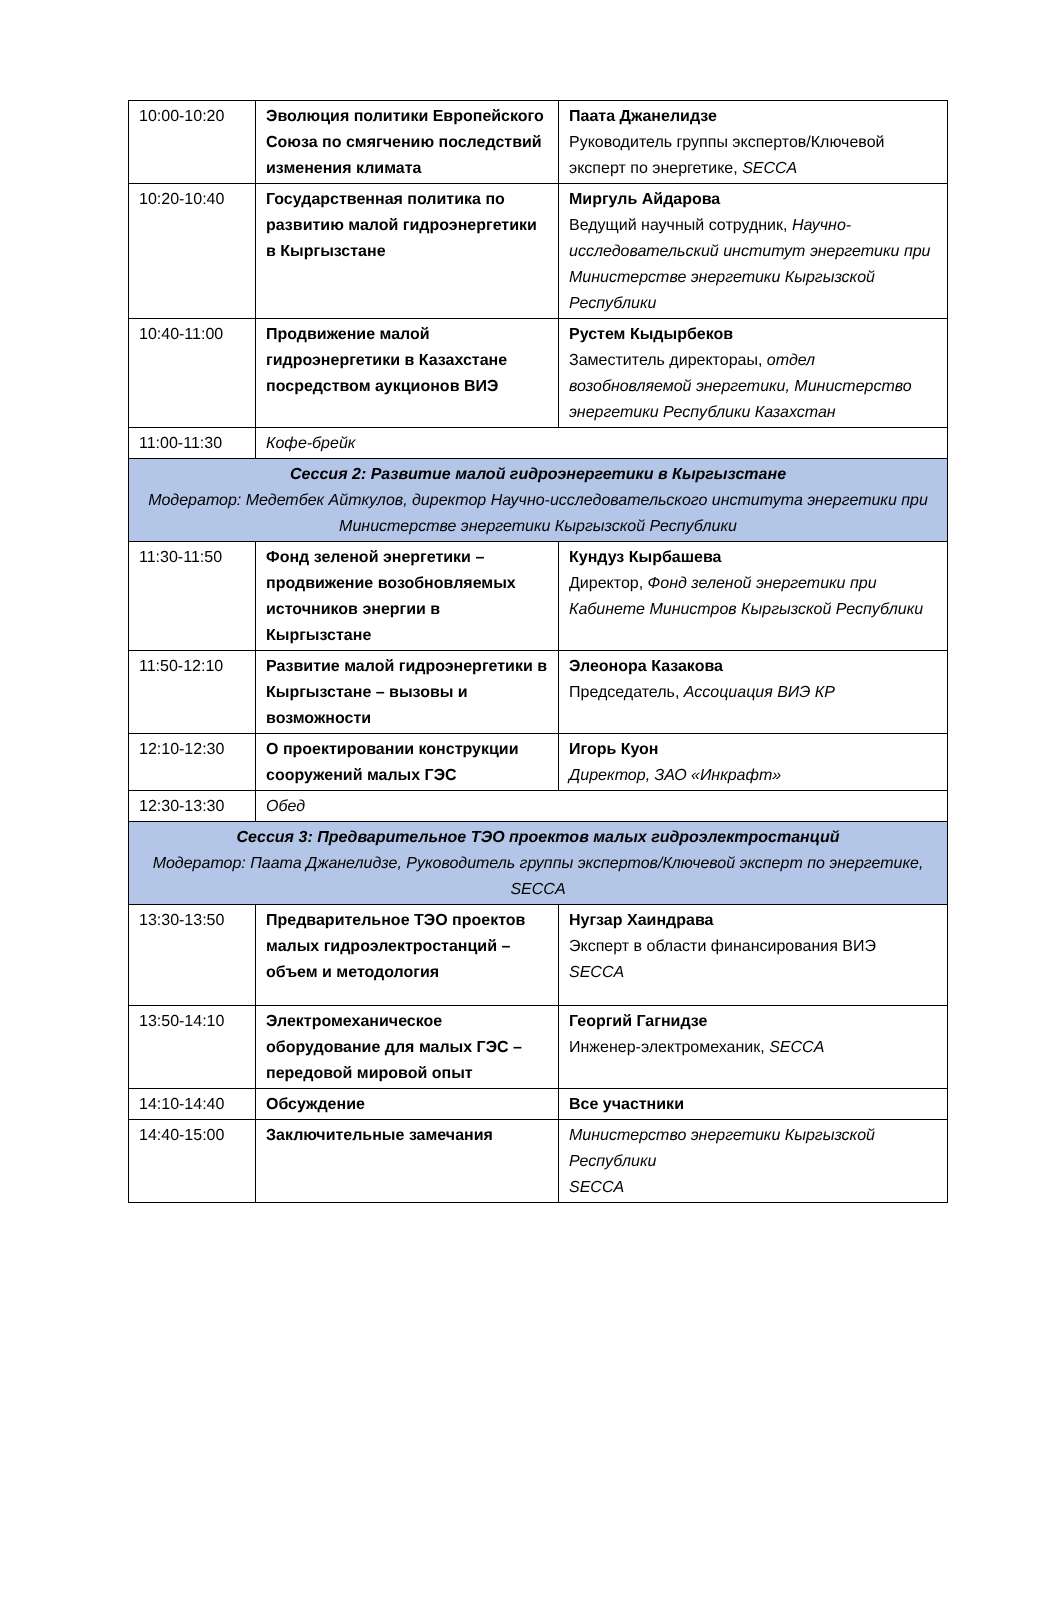| 10:00-10:20 | Эволюция политики Европейского Союза по смягчению последствий изменения климата | Паата Джанелидзе Руководитель группы экспертов/Ключевой эксперт по энергетике, SECCA |
| 10:20-10:40 | Государственная политика по развитию малой гидроэнергетики в Кыргызстане | Миргуль Айдарова Ведущий научный сотрудник, Научно-исследовательский институт энергетики при Министерстве энергетики Кыргызской Республики |
| 10:40-11:00 | Продвижение малой гидроэнергетики в Казахстане посредством аукционов ВИЭ | Рустем Кыдырбеков Заместитель директорaы, отдел возобновляемой энергетики, Министерство энергетики Республики Казахстан |
| 11:00-11:30 | Кофе-брейк | |
| Сессия 2: Развитие малой гидроэнергетики в Кыргызстане Модератор: Медетбек Айткулов, директор Научно-исследовательского института энергетики при Министерстве энергетики Кыргызской Республики | | |
| 11:30-11:50 | Фонд зеленой энергетики – продвижение возобновляемых источников энергии в Кыргызстане | Кундуз Кырбашева Директор, Фонд зеленой энергетики при Кабинете Министров Кыргызской Республики |
| 11:50-12:10 | Развитие малой гидроэнергетики в Кыргызстане – вызовы и возможности | Элеонора Казакова Председатель, Ассоциация ВИЭ КР |
| 12:10-12:30 | О проектировании конструкции сооружений малых ГЭС | Игорь Куон Директор, ЗАО «Инкрафт» |
| 12:30-13:30 | Обед | |
| Сессия 3: Предварительное ТЭО проектов малых гидроэлектростанций Модератор: Паата Джанелидзе, Руководитель группы экспертов/Ключевой эксперт по энергетике, SECCA | | |
| 13:30-13:50 | Предварительное ТЭО проектов малых гидроэлектростанций – объем и методология | Нугзар Хаиндрава Эксперт в области финансирования ВИЭ SECCA |
| 13:50-14:10 | Электромеханическое оборудование для малых ГЭС – передовой мировой опыт | Георгий Гагнидзе Инженер-электромеханик, SECCA |
| 14:10-14:40 | Обсуждение | Все участники |
| 14:40-15:00 | Заключительные замечания | Министерство энергетики Кыргызской Республики SECCA |